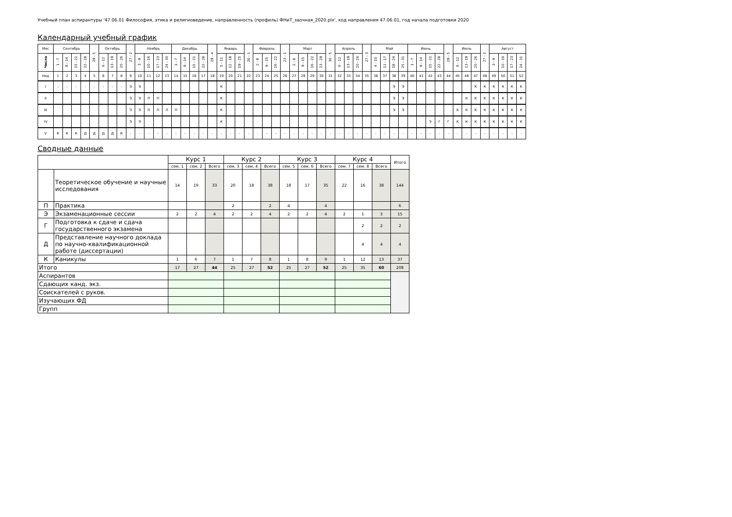Учебный план аспирантуры '47.06.01 Философия, этика и религиоведение, направленность (профиль) ФНиТ_заочная_2020.plx', код направления 47.06.01, год начала подготовки 2020
Календарный учебный график
| Мес | Сентябрь | | | | 29 - 5 | Октябрь | | | 27 - 2 | Ноябрь | | | | Декабрь | | | | 29 - 4 | Январь | | | 26 - 1 | Февраль | | | 23 - 1 | Март | | | | 30 - 5 | Апрель | | | 27 - 3 | Май | | | | Июнь | | | | 29 - 5 | Июль | | | 27 - 2 | Август | | | |
| --- | --- | --- | --- | --- | --- | --- | --- | --- | --- | --- | --- | --- | --- | --- | --- | --- | --- | --- | --- | --- | --- | --- | --- | --- | --- | --- | --- | --- | --- | --- | --- | --- | --- | --- | --- | --- | --- | --- | --- | --- | --- | --- | --- | --- | --- | --- | --- | --- | --- | --- | --- | --- |
| Числа | 1 - 7 | 8 - 14 | 15 - 21 | 22 - 28 | | 6 - 12 | 13 - 19 | 20 - 26 | | 3 - 9 | 10 - 16 | 17 - 23 | 24 - 30 | 1 - 7 | 8 - 14 | 15 - 21 | 22 - 28 | | 5 - 11 | 12 - 18 | 19 - 25 | | 2 - 8 | 9 - 15 | 16 - 22 | | 2 - 8 | 9 - 15 | 16 - 22 | 23 - 29 | | 6 - 12 | 13 - 19 | 20 - 26 | | 4 - 10 | 11 - 17 | 18 - 24 | 25 - 31 | 1 - 7 | 8 - 14 | 15 - 21 | 22 - 28 | | 6 - 12 | 13 - 19 | 20 - 26 | | 3 - 9 | 10 - 16 | 17 - 23 | 24 - 31 |
| Нед | 1 | 2 | 3 | 4 | 5 | 6 | 7 | 8 | 9 | 10 | 11 | 12 | 13 | 14 | 15 | 16 | 17 | 18 | 19 | 20 | 21 | 22 | 23 | 24 | 25 | 26 | 27 | 28 | 29 | 30 | 31 | 32 | 33 | 34 | 35 | 36 | 37 | 38 | 39 | 40 | 41 | 42 | 43 | 44 | 45 | 46 | 47 | 48 | 49 | 50 | 51 | 52 |
| I | - | - | - | - | - | - | - | - | Э | Э | | | | | | | | | К | | | | | | | | | | | | | | | | | | | Э | Э | | | | | | | | К | К | К | К | К | К |
| II | | | | | | | | | Э | Э | П | П | | | | | | | К | | | | | | | | | | | | | | | | | | | Э | Э | | | | | | | К | К | К | К | К | К | К |
| III | | | | | | | | | Э | Э | П | П | П | П | | | | | К | | | | | | | | | | | | | | | | | | | Э | Э | | | | | | К | К | К | К | К | К | К | К |
| IV | | | | | | | | | Э | Э | | | | | | | | | К | | | | | | | | | | | | | | | | | | | | | | | Э | Г | Г | К | К | К | К | К | К | К | К |
| V | К | К | К | Д | Д | Д | Д | К | - | - | - | - | - | - | - | - | - | - | - | - | - | - | - | - | - | - | - | - | - | - | - | - | - | - | - | - | - | - | - | - | - | - | - | - | - | - | - | - | - | - | - | - |
Сводные данные
| | | Курс 1 | | | Курс 2 | | | Курс 3 | | | Курс 4 | | | Итого |
| | | сем. 1 | сем. 2 | Всего | сем. 3 | сем. 4 | Всего | сем. 5 | сем. 6 | Всего | сем. 7 | сем. 8 | Всего | |
| | Теоретическое обучение и научные исследования | 14 | 19 | 33 | 20 | 18 | 38 | 18 | 17 | 35 | 22 | 16 | 38 | 144 |
| П | Практика | | | | 2 | | 2 | 4 | | 4 | | | | 6 |
| Э | Экзаменационные сессии | 2 | 2 | 4 | 2 | 2 | 4 | 2 | 2 | 4 | 2 | 1 | 3 | 15 |
| Г | Подготовка к сдаче и сдача государственного экзамена | | | | | | | | | | | 2 | 2 | 2 |
| Д | Представление научного доклада по научно-квалификационной работе (диссертации) | | | | | | | | | | | 4 | 4 | 4 |
| К | Каникулы | 1 | 6 | 7 | 1 | 7 | 8 | 1 | 8 | 9 | 1 | 12 | 13 | 37 |
| Итого | | 17 | 27 | 44 | 25 | 27 | 52 | 25 | 27 | 52 | 25 | 35 | 60 | 208 |
| Аспирантов | | | | | | | | | | | | | | |
| Сдающих канд. экз. | | | | | | | | | | | | | | |
| Соискателей с руков. | | | | | | | | | | | | | | |
| Изучающих ФД | | | | | | | | | | | | | | |
| Групп | | | | | | | | | | | | | | |